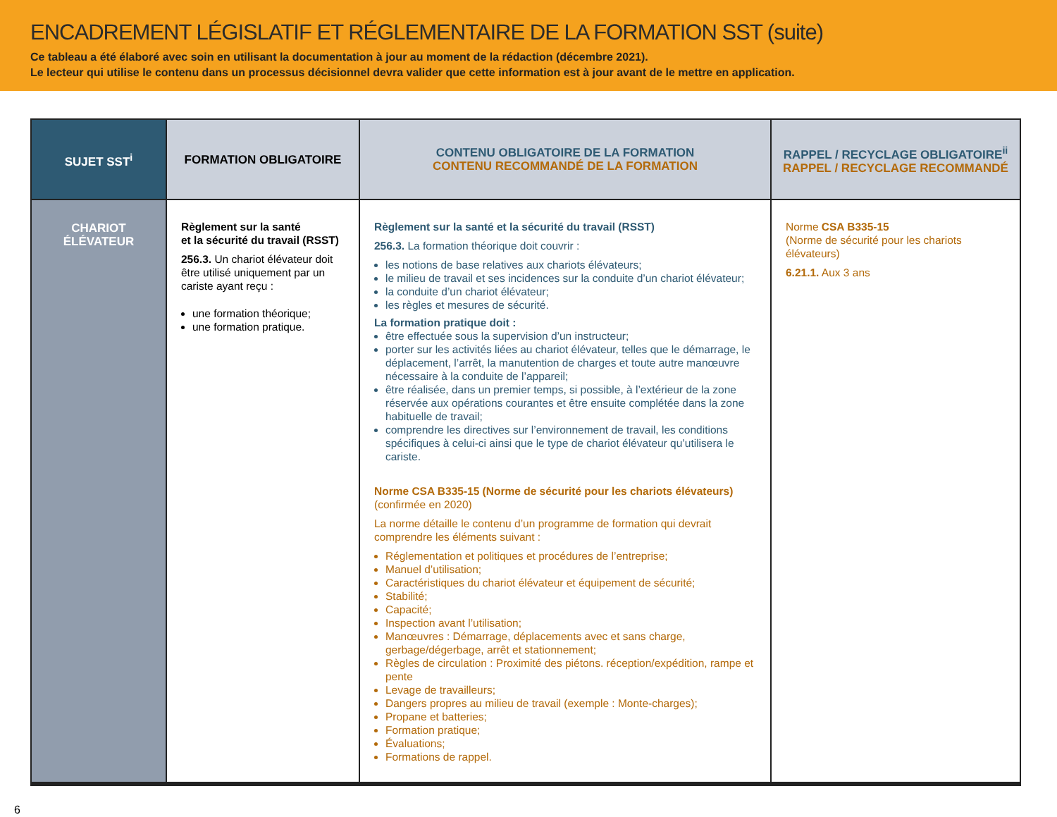ENCADREMENT LÉGISLATIF ET RÉGLEMENTAIRE DE LA FORMATION SST (suite)
Ce tableau a été élaboré avec soin en utilisant la documentation à jour au moment de la rédaction (décembre 2021).
Le lecteur qui utilise le contenu dans un processus décisionnel devra valider que cette information est à jour avant de le mettre en application.
| SUJET SST<sup>i</sup> | FORMATION OBLIGATOIRE | CONTENU OBLIGATOIRE DE LA FORMATION CONTENU RECOMMANDÉ DE LA FORMATION | RAPPEL / RECYCLAGE OBLIGATOIRE<sup>ii</sup> RAPPEL / RECYCLAGE RECOMMANDÉ |
| --- | --- | --- | --- |
| CHARIOT ÉLÉVATEUR | Règlement sur la santé et la sécurité du travail (RSST) 256.3. Un chariot élévateur doit être utilisé uniquement par un cariste ayant reçu : une formation théorique; une formation pratique. | Règlement sur la santé et la sécurité du travail (RSST) 256.3. La formation théorique doit couvrir : les notions de base relatives aux chariots élévateurs; le milieu de travail et ses incidences sur la conduite d’un chariot élévateur; la conduite d’un chariot élévateur; les règles et mesures de sécurité. La formation pratique doit : être effectuée sous la supervision d’un instructeur; porter sur les activités liées au chariot élévateur, telles que le démarrage, le déplacement, l’arrêt, la manutention de charges et toute autre manœuvre nécessaire à la conduite de l’appareil; être réalisée, dans un premier temps, si possible, à l’extérieur de la zone réservée aux opérations courantes et être ensuite complétée dans la zone habituelle de travail; comprendre les directives sur l’environnement de travail, les conditions spécifiques à celui-ci ainsi que le type de chariot élévateur qu’utilisera le cariste. Norme CSA B335-15 (Norme de sécurité pour les chariots élévateurs) (confirmée en 2020) La norme détaille le contenu d’un programme de formation qui devrait comprendre les éléments suivant : Réglementation et politiques et procédures de l’entreprise; Manuel d’utilisation; Caractéristiques du chariot élévateur et équipement de sécurité; Stabilité; Capacité; Inspection avant l’utilisation; Manœuvres : Démarrage, déplacements avec et sans charge, gerbage/dégerbage, arrêt et stationnement; Règles de circulation : Proximité des piétons. réception/expédition, rampe et pente Levage de travailleurs; Dangers propres au milieu de travail (exemple : Monte-charges); Propane et batteries; Formation pratique; Évaluations; Formations de rappel. | Norme CSA B335-15 (Norme de sécurité pour les chariots élévateurs) 6.21.1. Aux 3 ans |
6